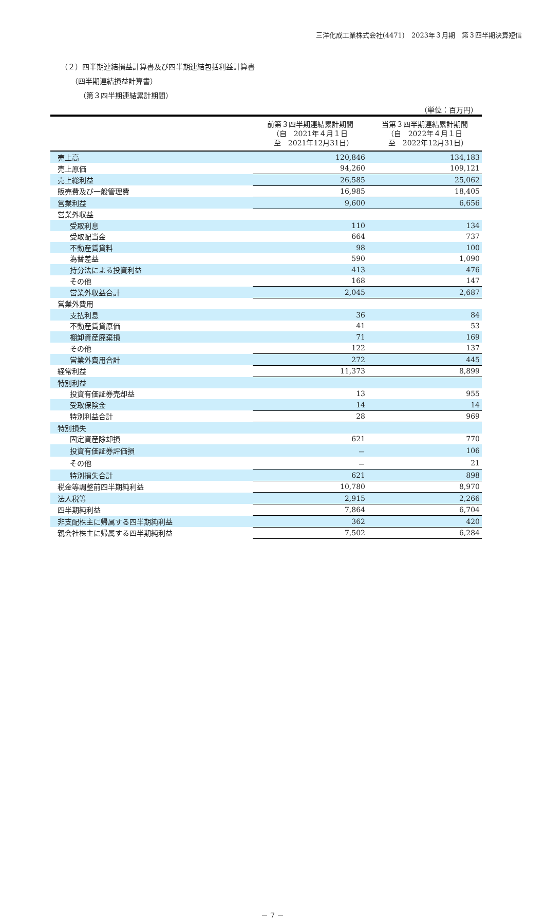三洋化成工業株式会社(4471)　2023年３月期　第３四半期決算短信
（２）四半期連結損益計算書及び四半期連結包括利益計算書
（四半期連結損益計算書）
（第３四半期連結累計期間）
（単位：百万円）
| | 前第３四半期連結累計期間 （自 2021年４月１日 至 2021年12月31日） | 当第３四半期連結累計期間 （自 2022年４月１日 至 2022年12月31日） |
| --- | --- | --- |
| 売上高 | 120,846 | 134,183 |
| 売上原価 | 94,260 | 109,121 |
| 売上総利益 | 26,585 | 25,062 |
| 販売費及び一般管理費 | 16,985 | 18,405 |
| 営業利益 | 9,600 | 6,656 |
| 営業外収益 | | |
| 受取利息 | 110 | 134 |
| 受取配当金 | 664 | 737 |
| 不動産賃貸料 | 98 | 100 |
| 為替差益 | 590 | 1,090 |
| 持分法による投資利益 | 413 | 476 |
| その他 | 168 | 147 |
| 営業外収益合計 | 2,045 | 2,687 |
| 営業外費用 | | |
| 支払利息 | 36 | 84 |
| 不動産賃貸原価 | 41 | 53 |
| 棚卸資産廃棄損 | 71 | 169 |
| その他 | 122 | 137 |
| 営業外費用合計 | 272 | 445 |
| 経常利益 | 11,373 | 8,899 |
| 特別利益 | | |
| 投資有価証券売却益 | 13 | 955 |
| 受取保険金 | 14 | 14 |
| 特別利益合計 | 28 | 969 |
| 特別損失 | | |
| 固定資産除却損 | 621 | 770 |
| 投資有価証券評価損 | － | 106 |
| その他 | － | 21 |
| 特別損失合計 | 621 | 898 |
| 税金等調整前四半期純利益 | 10,780 | 8,970 |
| 法人税等 | 2,915 | 2,266 |
| 四半期純利益 | 7,864 | 6,704 |
| 非支配株主に帰属する四半期純利益 | 362 | 420 |
| 親会社株主に帰属する四半期純利益 | 7,502 | 6,284 |
－ 7 －